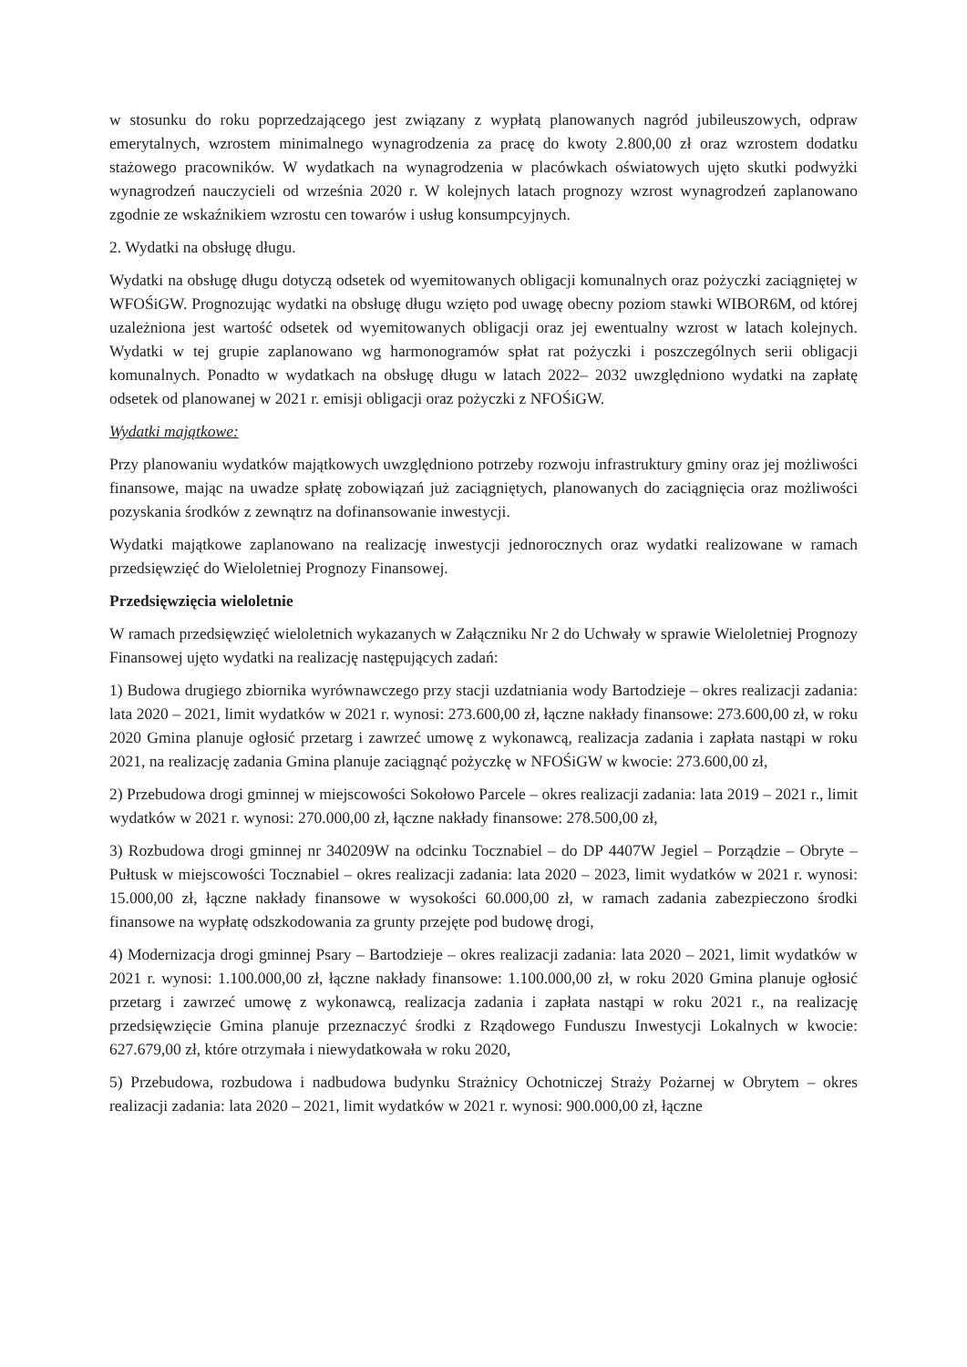w stosunku do roku poprzedzającego jest związany z wypłatą planowanych nagród jubileuszowych, odpraw emerytalnych, wzrostem minimalnego wynagrodzenia za pracę do kwoty 2.800,00 zł oraz wzrostem dodatku stażowego pracowników. W wydatkach na wynagrodzenia w placówkach oświatowych ujęto skutki podwyżki wynagrodzeń nauczycieli od września 2020 r. W kolejnych latach prognozy wzrost wynagrodzeń zaplanowano zgodnie ze wskaźnikiem wzrostu cen towarów i usług konsumpcyjnych.
2. Wydatki na obsługę długu.
Wydatki na obsługę długu dotyczą odsetek od wyemitowanych obligacji komunalnych oraz pożyczki zaciągniętej w WFOŚiGW. Prognozując wydatki na obsługę długu wzięto pod uwagę obecny poziom stawki WIBOR6M, od której uzależniona jest wartość odsetek od wyemitowanych obligacji oraz jej ewentualny wzrost w latach kolejnych. Wydatki w tej grupie zaplanowano wg harmonogramów spłat rat pożyczki i poszczególnych serii obligacji komunalnych. Ponadto w wydatkach na obsługę długu w latach 2022– 2032 uwzględniono wydatki na zapłatę odsetek od planowanej w 2021 r. emisji obligacji oraz pożyczki z NFOŚiGW.
Wydatki majątkowe:
Przy planowaniu wydatków majątkowych uwzględniono potrzeby rozwoju infrastruktury gminy oraz jej możliwości finansowe, mając na uwadze spłatę zobowiązań już zaciągniętych, planowanych do zaciągnięcia oraz możliwości pozyskania środków z zewnątrz na dofinansowanie inwestycji.
Wydatki majątkowe zaplanowano na realizację inwestycji jednorocznych oraz wydatki realizowane w ramach przedsięwzięć do Wieloletniej Prognozy Finansowej.
Przedsięwzięcia wieloletnie
W ramach przedsięwzięć wieloletnich wykazanych w Załączniku Nr 2 do Uchwały w sprawie Wieloletniej Prognozy Finansowej ujęto wydatki na realizację następujących zadań:
1) Budowa drugiego zbiornika wyrównawczego przy stacji uzdatniania wody Bartodzieje – okres realizacji zadania: lata 2020 – 2021, limit wydatków w 2021 r. wynosi: 273.600,00 zł, łączne nakłady finansowe: 273.600,00 zł, w roku 2020 Gmina planuje ogłosić przetarg i zawrzeć umowę z wykonawcą, realizacja zadania i zapłata nastąpi w roku 2021, na realizację zadania Gmina planuje zaciągnąć pożyczkę w NFOŚiGW w kwocie: 273.600,00 zł,
2) Przebudowa drogi gminnej w miejscowości Sokołowo Parcele – okres realizacji zadania: lata 2019 – 2021 r., limit wydatków w 2021 r. wynosi: 270.000,00 zł, łączne nakłady finansowe: 278.500,00 zł,
3) Rozbudowa drogi gminnej nr 340209W na odcinku Tocznabiel – do DP 4407W Jegiel – Porządzie – Obryte – Pułtusk w miejscowości Tocznabiel – okres realizacji zadania: lata 2020 – 2023, limit wydatków w 2021 r. wynosi: 15.000,00 zł, łączne nakłady finansowe w wysokości 60.000,00 zł, w ramach zadania zabezpieczono środki finansowe na wypłatę odszkodowania za grunty przejęte pod budowę drogi,
4) Modernizacja drogi gminnej Psary – Bartodzieje – okres realizacji zadania: lata 2020 – 2021, limit wydatków w 2021 r. wynosi: 1.100.000,00 zł, łączne nakłady finansowe: 1.100.000,00 zł, w roku 2020 Gmina planuje ogłosić przetarg i zawrzeć umowę z wykonawcą, realizacja zadania i zapłata nastąpi w roku 2021 r., na realizację przedsięwzięcie Gmina planuje przeznaczyć środki z Rządowego Funduszu Inwestycji Lokalnych w kwocie: 627.679,00 zł, które otrzymała i niewydatkowała w roku 2020,
5) Przebudowa, rozbudowa i nadbudowa budynku Strażnicy Ochotniczej Straży Pożarnej w Obrytem – okres realizacji zadania: lata 2020 – 2021, limit wydatków w 2021 r. wynosi: 900.000,00 zł, łączne